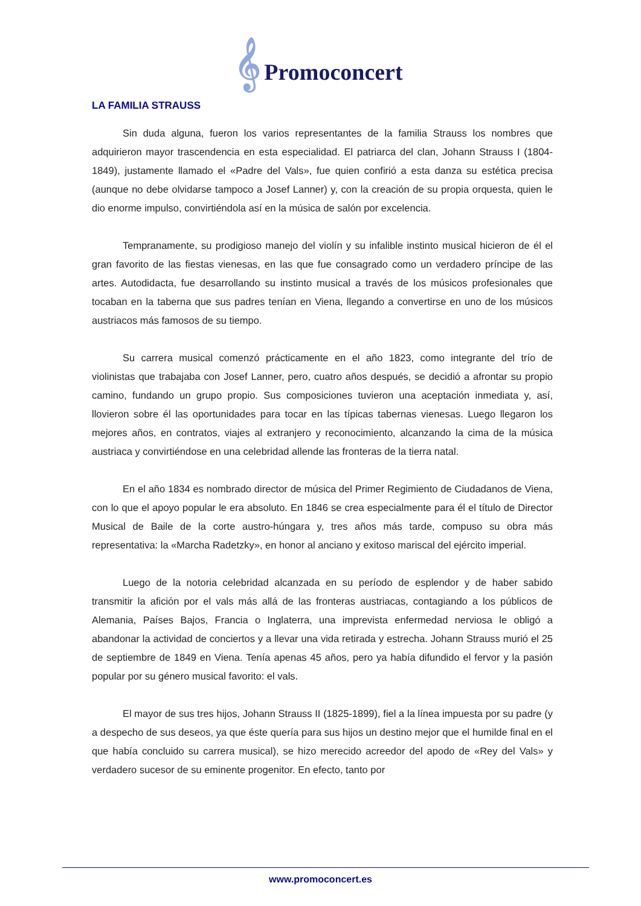𝄞 Promoconcert
LA FAMILIA STRAUSS
Sin duda alguna, fueron los varios representantes de la familia Strauss los nombres que adquirieron mayor trascendencia en esta especialidad. El patriarca del clan, Johann Strauss I (1804-1849), justamente llamado el «Padre del Vals», fue quien confirió a esta danza su estética precisa (aunque no debe olvidarse tampoco a Josef Lanner) y, con la creación de su propia orquesta, quien le dio enorme impulso, convirtiéndola así en la música de salón por excelencia.
Tempranamente, su prodigioso manejo del violín y su infalible instinto musical hicieron de él el gran favorito de las fiestas vienesas, en las que fue consagrado como un verdadero príncipe de las artes. Autodidacta, fue desarrollando su instinto musical a través de los músicos profesionales que tocaban en la taberna que sus padres tenían en Viena, llegando a convertirse en uno de los músicos austriacos más famosos de su tiempo.
Su carrera musical comenzó prácticamente en el año 1823, como integrante del trío de violinistas que trabajaba con Josef Lanner, pero, cuatro años después, se decidió a afrontar su propio camino, fundando un grupo propio. Sus composiciones tuvieron una aceptación inmediata y, así, llovieron sobre él las oportunidades para tocar en las típicas tabernas vienesas. Luego llegaron los mejores años, en contratos, viajes al extranjero y reconocimiento, alcanzando la cima de la música austriaca y convirtiéndose en una celebridad allende las fronteras de la tierra natal.
En el año 1834 es nombrado director de música del Primer Regimiento de Ciudadanos de Viena, con lo que el apoyo popular le era absoluto. En 1846 se crea especialmente para él el título de Director Musical de Baile de la corte austro-húngara y, tres años más tarde, compuso su obra más representativa: la «Marcha Radetzky», en honor al anciano y exitoso mariscal del ejército imperial.
Luego de la notoria celebridad alcanzada en su período de esplendor y de haber sabido transmitir la afición por el vals más allá de las fronteras austriacas, contagiando a los públicos de Alemania, Países Bajos, Francia o Inglaterra, una imprevista enfermedad nerviosa le obligó a abandonar la actividad de conciertos y a llevar una vida retirada y estrecha. Johann Strauss murió el 25 de septiembre de 1849 en Viena. Tenía apenas 45 años, pero ya había difundido el fervor y la pasión popular por su género musical favorito: el vals.
El mayor de sus tres hijos, Johann Strauss II (1825-1899), fiel a la línea impuesta por su padre (y a despecho de sus deseos, ya que éste quería para sus hijos un destino mejor que el humilde final en el que había concluido su carrera musical), se hizo merecido acreedor del apodo de «Rey del Vals» y verdadero sucesor de su eminente progenitor. En efecto, tanto por
www.promoconcert.es